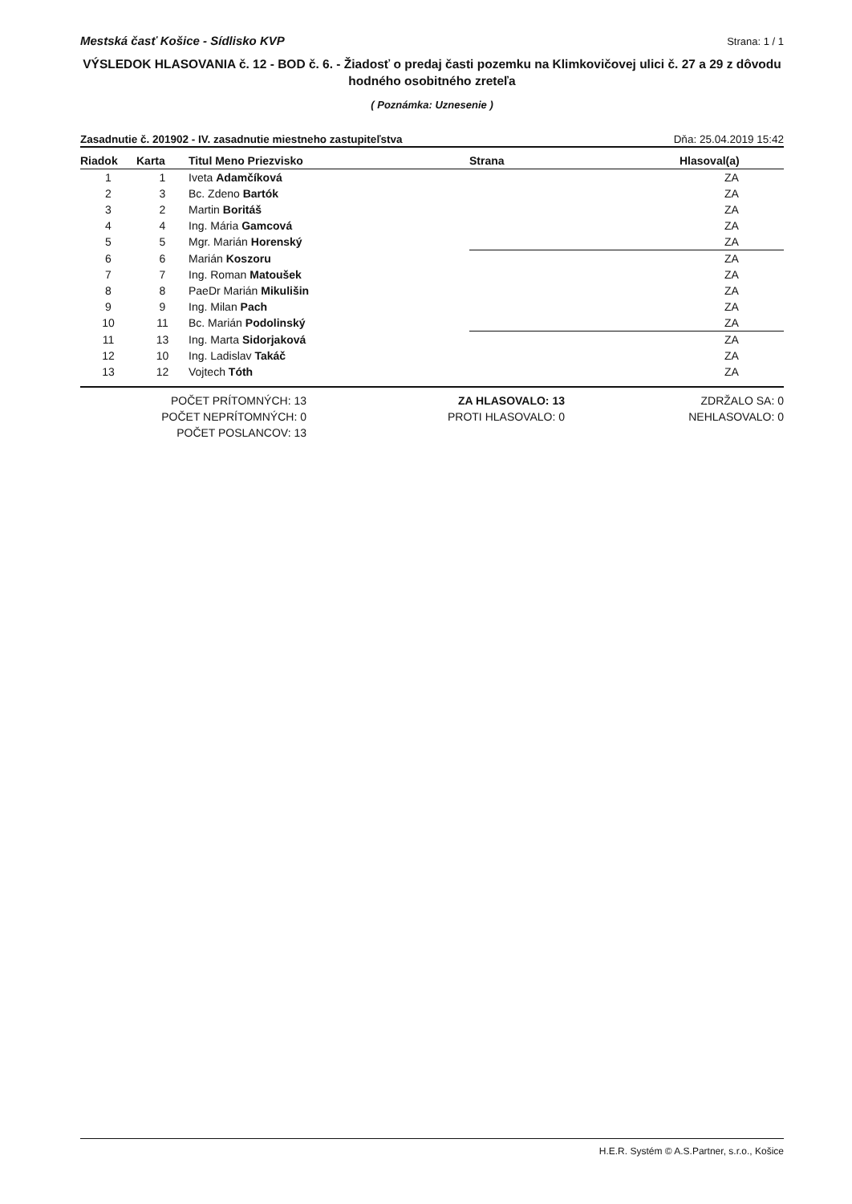Mestská časť Košice - Sídlisko KVP Strana: 1 / 1
VÝSLEDOK HLASOVANIA č. 12 - BOD č. 6. - Žiadosť o predaj časti pozemku na Klimkovičovej ulici č. 27 a 29 z dôvodu hodného osobitného zreteľa
( Poznámka: Uznesenie )
Zasadnutie č. 201902 - IV. zasadnutie miestneho zastupiteľstva Dňa: 25.04.2019 15:42
| Riadok | Karta | Titul Meno Priezvisko | Strana | Hlasoval(a) |
| --- | --- | --- | --- | --- |
| 1 | 1 | Iveta Adamčíková | | ZA |
| 2 | 3 | Bc. Zdeno Bartók | | ZA |
| 3 | 2 | Martin Boritáš | | ZA |
| 4 | 4 | Ing. Mária Gamcová | | ZA |
| 5 | 5 | Mgr. Marián Horenský | | ZA |
| 6 | 6 | Marián Koszoru | | ZA |
| 7 | 7 | Ing. Roman Matoušek | | ZA |
| 8 | 8 | PaeDr Marián Mikulišin | | ZA |
| 9 | 9 | Ing. Milan Pach | | ZA |
| 10 | 11 | Bc. Marián Podolinský | | ZA |
| 11 | 13 | Ing. Marta Sidorjaková | | ZA |
| 12 | 10 | Ing. Ladislav Takáč | | ZA |
| 13 | 12 | Vojtech Tóth | | ZA |
POČET PRÍTOMNÝCH: 13
POČET NEPRÍTOMNÝCH: 0
POČET POSLANCOV: 13
ZA HLASOVALO: 13
PROTI HLASOVALO: 0
ZDRŽALO SA: 0
NEHLASOVALO: 0
H.E.R. Systém © A.S.Partner, s.r.o., Košice